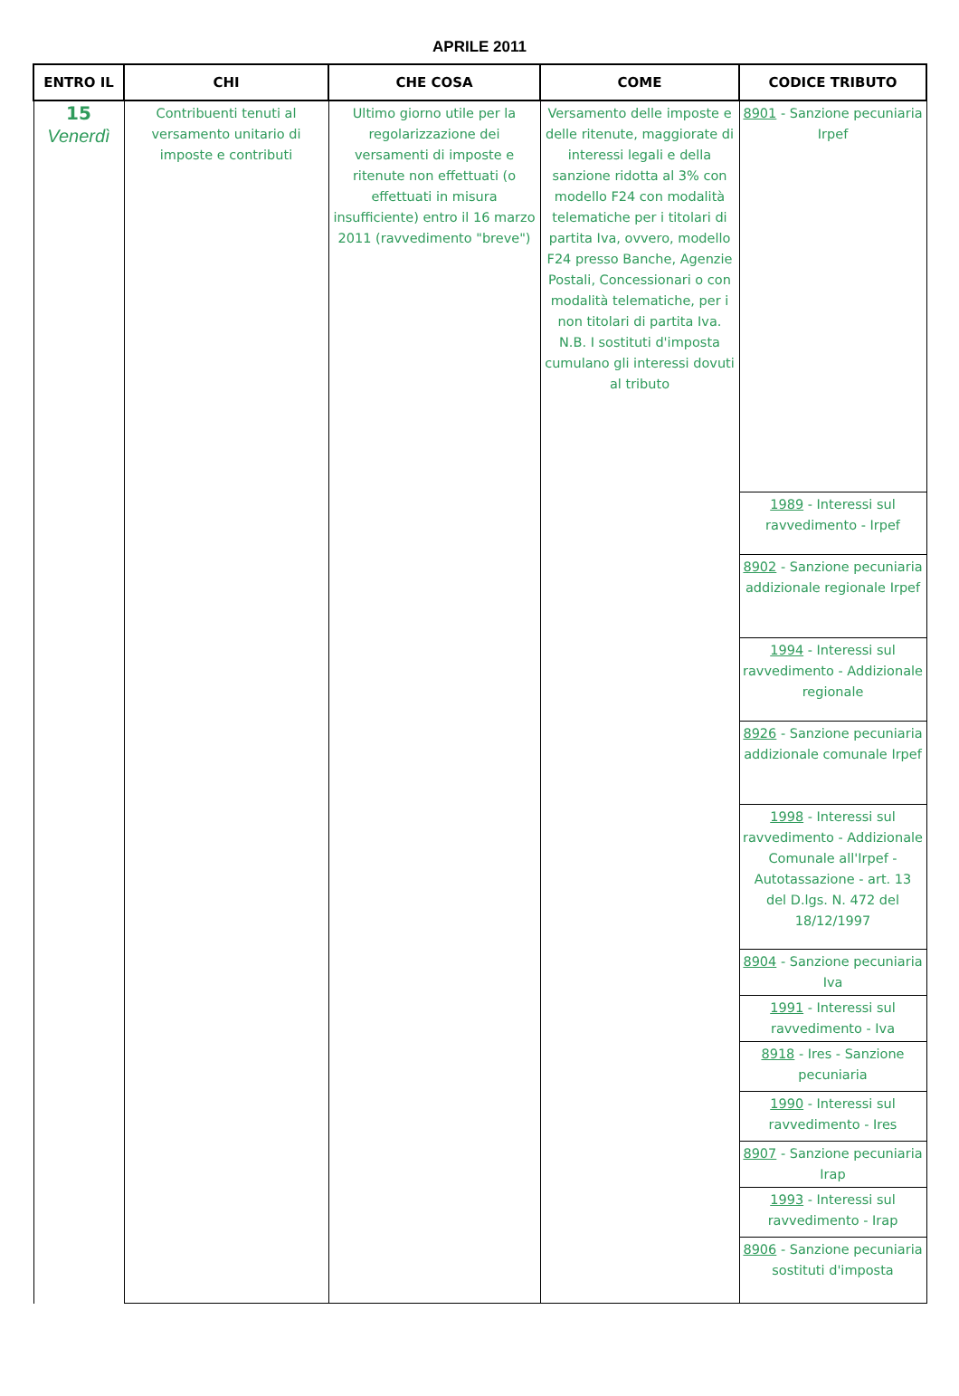APRILE 2011
| ENTRO IL | CHI | CHE COSA | COME | CODICE TRIBUTO |
| --- | --- | --- | --- | --- |
| 15 Venerdì | Contribuenti tenuti al versamento unitario di imposte e contributi | Ultimo giorno utile per la regolarizzazione dei versamenti di imposte e ritenute non effettuati (o effettuati in misura insufficiente) entro il 16 marzo 2011 (ravvedimento "breve") | Versamento delle imposte e delle ritenute, maggiorate di interessi legali e della sanzione ridotta al 3% con modello F24 con modalità telematiche per i titolari di partita Iva, ovvero, modello F24 presso Banche, Agenzie Postali, Concessionari o con modalità telematiche, per i non titolari di partita Iva. N.B. I sostituti d'imposta cumulano gli interessi dovuti al tributo | 8901 - Sanzione pecuniaria Irpef |
| | | | | 1989 - Interessi sul ravvedimento - Irpef |
| | | | | 8902 - Sanzione pecuniaria addizionale regionale Irpef |
| | | | | 1994 - Interessi sul ravvedimento - Addizionale regionale |
| | | | | 8926 - Sanzione pecuniaria addizionale comunale Irpef |
| | | | | 1998 - Interessi sul ravvedimento - Addizionale Comunale all'Irpef - Autotassazione - art. 13 del D.lgs. N. 472 del 18/12/1997 |
| | | | | 8904 - Sanzione pecuniaria Iva |
| | | | | 1991 - Interessi sul ravvedimento - Iva |
| | | | | 8918 - Ires - Sanzione pecuniaria |
| | | | | 1990 - Interessi sul ravvedimento - Ires |
| | | | | 8907 - Sanzione pecuniaria Irap |
| | | | | 1993 - Interessi sul ravvedimento - Irap |
| | | | | 8906 - Sanzione pecuniaria sostituti d'imposta |